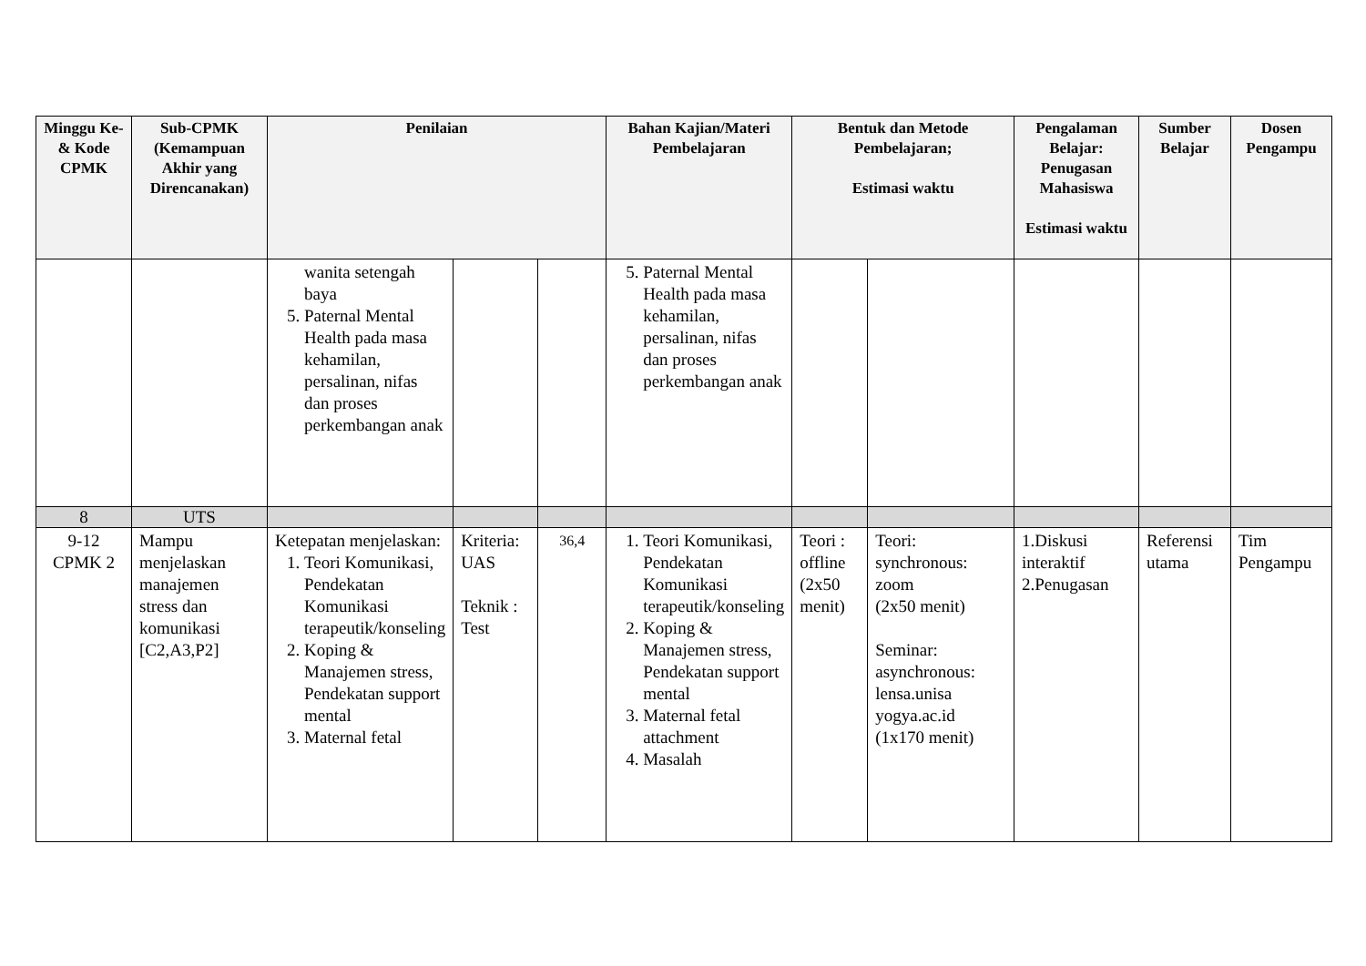| Minggu Ke- & Kode CPMK | Sub-CPMK (Kemampuan Akhir yang Direncanakan) | Penilaian | | | Bahan Kajian/Materi Pembelajaran | Bentuk dan Metode Pembelajaran; Estimasi waktu | | Pengalaman Belajar: Penugasan Mahasiswa Estimasi waktu | Sumber Belajar | Dosen Pengampu |
| --- | --- | --- | --- | --- | --- | --- | --- | --- | --- | --- |
| | | wanita setengah baya 5. Paternal Mental Health pada masa kehamilan, persalinan, nifas dan proses perkembangan anak | | | 5. Paternal Mental Health pada masa kehamilan, persalinan, nifas dan proses perkembangan anak | | | | | |
| 8 | UTS | | | | | | | | | |
| 9-12 CPMK 2 | Mampu menjelaskan manajemen stress dan komunikasi [C2,A3,P2] | Ketepatan menjelaskan: 1. Teori Komunikasi, Pendekatan Komunikasi terapeutik/konseling 2. Koping & Manajemen stress, Pendekatan support mental 3. Maternal fetal | Kriteria: UAS Teknik : Test | 36,4 | 1. Teori Komunikasi, Pendekatan Komunikasi terapeutik/konseling 2. Koping & Manajemen stress, Pendekatan support mental 3. Maternal fetal attachment 4. Masalah | Teori : offline (2x50 menit) | Teori: synchronous: zoom (2x50 menit) Seminar: asynchronous: lensa.unisa yogya.ac.id (1x170 menit) | 1.Diskusi interaktif 2.Penugasan | Referensi utama | Tim Pengampu |